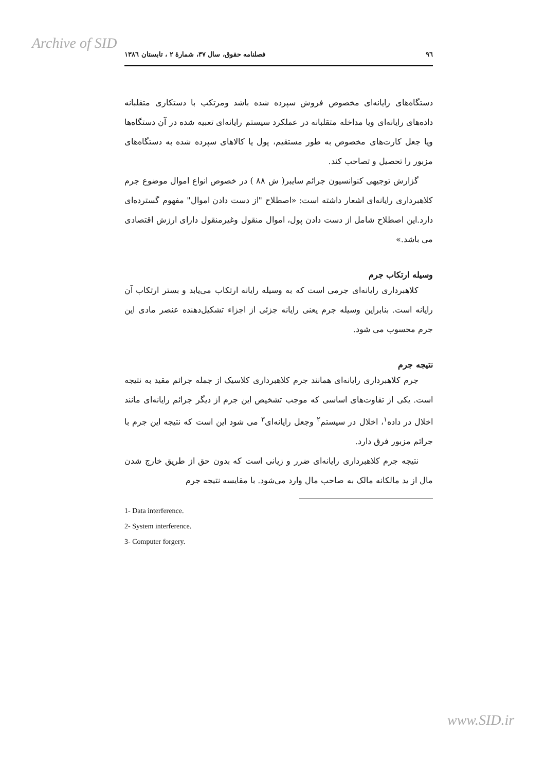Archive of SID
٩٦ فصلنامه حقوق، سال ٣٧، شمارۀ ٢ ، تابستان ١٣٨٦
دستگاه‌های رایانه‌ای مخصوص فروش سپرده شده باشد ومرتکب با دستکاری متقلبانه داده‌های رایانه‌ای ویا مداخله متقلبانه در عملکرد سیستم رایانه‌ای تعبیه شده در آن دستگاه‌ها ویا جعل کارت‌های مخصوص به طور مستقیم، پول یا کالاهای سپرده شده به دستگاه‌های مزبور را تحصیل و تصاحب کند.
گزارش توجیهی کنوانسیون جرائم سایبر( ش ٨٨ ) در خصوص انواع اموال موضوع جرم کلاهبرداری رایانه‌ای اشعار داشته است: «اصطلاح "از دست دادن اموال" مفهوم گسترده‌ای دارد.این اصطلاح شامل از دست دادن پول، اموال منقول وغیرمنقول دارای ارزش اقتصادی می باشد.»
وسیله ارتکاب جرم
کلاهبرداری رایانه‌ای جرمی است که به وسیله رایانه ارتکاب می‌یابد و بستر ارتکاب آن رایانه است. بنابراین وسیله جرم یعنی رایانه جزئی از اجزاء تشکیل‌دهنده عنصر مادی این جرم محسوب می شود.
نتیجه جرم
جرم کلاهبرداری رایانه‌ای همانند جرم کلاهبرداری کلاسیک از جمله جرائم مقید به نتیجه است. یکی از تفاوت‌های اساسی که موجب تشخیص این جرم از دیگر جرائم رایانه‌ای مانند اخلال در داده<sup>١</sup>، اخلال در سیستم<sup>٢</sup> وجعل رایانه‌ای<sup>٣</sup> می شود این است که نتیجه این جرم با جرائم مزبور فرق دارد.
نتیجه جرم کلاهبرداری رایانه‌ای ضرر و زیانی است که بدون حق از طریق خارج شدن مال از ید مالکانه مالک به صاحب مال وارد می‌شود. با مقایسه نتیجه جرم
1- Data interference.
2- System interference.
3- Computer forgery.
www.SID.ir